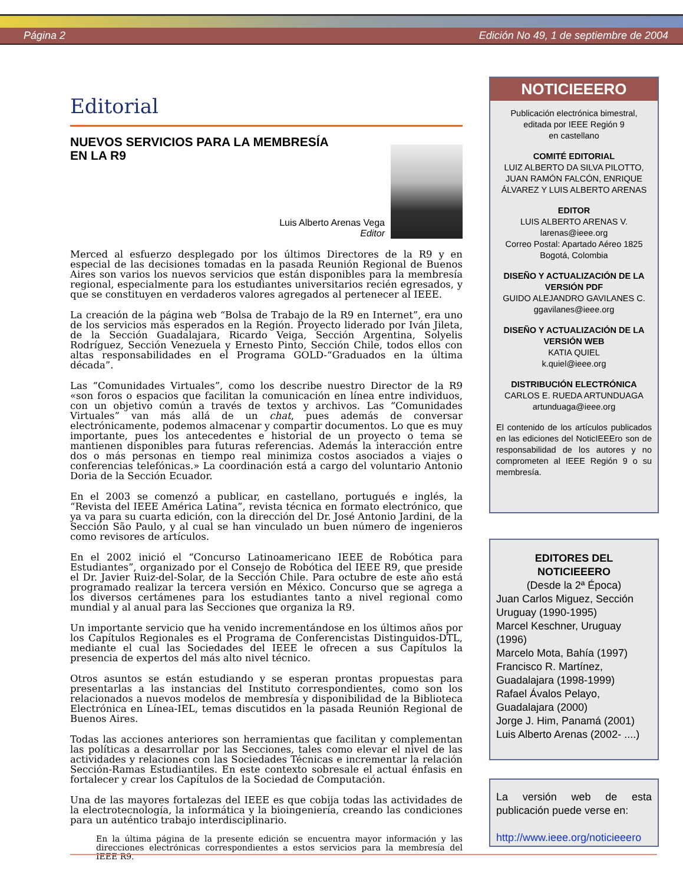Página 2 Edición No 49, 1 de septiembre de 2004
Editorial
NUEVOS SERVICIOS PARA LA MEMBRESÍA
EN LA R9
Luis Alberto Arenas Vega
Editor
Merced al esfuerzo desplegado por los últimos Directores de la R9 y en especial de las decisiones tomadas en la pasada Reunión Regional de Buenos Aires son varios los nuevos servicios que están disponibles para la membresía regional, especialmente para los estudiantes universitarios recién egresados, y que se constituyen en verdaderos valores agregados al pertenecer al IEEE.
La creación de la página web “Bolsa de Trabajo de la R9 en Internet”, era uno de los servicios más esperados en la Región. Proyecto liderado por Iván Jileta, de la Sección Guadalajara, Ricardo Veiga, Sección Argentina, Solyelis Rodríguez, Sección Venezuela y Ernesto Pinto, Sección Chile, todos ellos con altas responsabilidades en el Programa GOLD-“Graduados en la última década”.
Las “Comunidades Virtuales”, como los describe nuestro Director de la R9 «son foros o espacios que facilitan la comunicación en línea entre individuos, con un objetivo común a través de textos y archivos. Las “Comunidades Virtuales” van más allá de un chat, pues además de conversar electrónicamente, podemos almacenar y compartir documentos. Lo que es muy importante, pues los antecedentes e historial de un proyecto o tema se mantienen disponibles para futuras referencias. Además la interacción entre dos o más personas en tiempo real minimiza costos asociados a viajes o conferencias telefónicas.» La coordinación está a cargo del voluntario Antonio Doria de la Sección Ecuador.
En el 2003 se comenzó a publicar, en castellano, portugués e inglés, la “Revista del IEEE América Latina”, revista técnica en formato electrónico, que ya va para su cuarta edición, con la dirección del Dr. José Antonio Jardini, de la Sección São Paulo, y al cual se han vinculado un buen número de ingenieros como revisores de artículos.
En el 2002 inició el “Concurso Latinoamericano IEEE de Robótica para Estudiantes”, organizado por el Consejo de Robótica del IEEE R9, que preside el Dr. Javier Ruiz-del-Solar, de la Sección Chile. Para octubre de este año está programado realizar la tercera versión en México. Concurso que se agrega a los diversos certámenes para los estudiantes tanto a nivel regional como mundial y al anual para las Secciones que organiza la R9.
Un importante servicio que ha venido incrementándose en los últimos años por los Capítulos Regionales es el Programa de Conferencistas Distinguidos-DTL, mediante el cual las Sociedades del IEEE le ofrecen a sus Capítulos la presencia de expertos del más alto nivel técnico.
Otros asuntos se están estudiando y se esperan prontas propuestas para presentarlas a las instancias del Instituto correspondientes, como son los relacionados a nuevos modelos de membresía y disponibilidad de la Biblioteca Electrónica en Línea-IEL, temas discutidos en la pasada Reunión Regional de Buenos Aires.
Todas las acciones anteriores son herramientas que facilitan y complementan las políticas a desarrollar por las Secciones, tales como elevar el nivel de las actividades y relaciones con las Sociedades Técnicas e incrementar la relación Sección-Ramas Estudiantiles. En este contexto sobresale el actual énfasis en fortalecer y crear los Capítulos de la Sociedad de Computación.
Una de las mayores fortalezas del IEEE es que cobija todas las actividades de la electrotecnología, la informática y la bioingeniería, creando las condiciones para un auténtico trabajo interdisciplinario.
En la última página de la presente edición se encuentra mayor información y las direcciones electrónicas correspondientes a estos servicios para la membresía del IEEE R9.
NOTICIEEERO
Publicación electrónica bimestral,
editada por IEEE Región 9
en castellano
COMITÉ EDITORIAL
LUIZ ALBERTO DA SILVA PILOTTO, JUAN RAMÓN FALCÓN, ENRIQUE ÁLVAREZ Y LUIS ALBERTO ARENAS
EDITOR
LUIS ALBERTO ARENAS V.
larenas@ieee.org
Correo Postal: Apartado Aéreo 1825
Bogotá, Colombia
DISEÑO Y ACTUALIZACIÓN DE LA VERSIÓN PDF
GUIDO ALEJANDRO GAVILANES C.
ggavilanes@ieee.org
DISEÑO Y ACTUALIZACIÓN DE LA VERSIÓN WEB
KATIA QUIEL
k.quiel@ieee.org
DISTRIBUCIÓN ELECTRÓNICA
CARLOS E. RUEDA ARTUNDUAGA
artunduaga@ieee.org
El contenido de los artículos publicados en las ediciones del NoticIEEEro son de responsabilidad de los autores y no comprometen al IEEE Región 9 o su membresía.
EDITORES DEL
NOTICIEEERO
(Desde la 2ª Época)
Juan Carlos Miguez, Sección Uruguay (1990-1995)
Marcel Keschner, Uruguay (1996)
Marcelo Mota, Bahía (1997)
Francisco R. Martínez, Guadalajara (1998-1999)
Rafael Ávalos Pelayo, Guadalajara (2000)
Jorge J. Him, Panamá (2001)
Luis Alberto Arenas (2002- ....)
La versión web de esta publicación puede verse en:
http://www.ieee.org/noticieeero